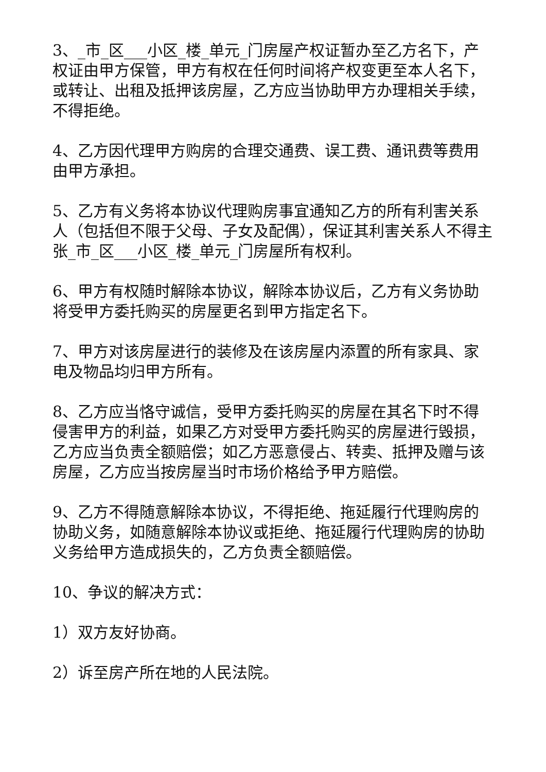3、_市_区___小区_楼_单元_门房屋产权证暂办至乙方名下，产权证由甲方保管，甲方有权在任何时间将产权变更至本人名下，或转让、出租及抵押该房屋，乙方应当协助甲方办理相关手续，不得拒绝。
4、乙方因代理甲方购房的合理交通费、误工费、通讯费等费用由甲方承担。
5、乙方有义务将本协议代理购房事宜通知乙方的所有利害关系人（包括但不限于父母、子女及配偶），保证其利害关系人不得主张_市_区___小区_楼_单元_门房屋所有权利。
6、甲方有权随时解除本协议，解除本协议后，乙方有义务协助将受甲方委托购买的房屋更名到甲方指定名下。
7、甲方对该房屋进行的装修及在该房屋内添置的所有家具、家电及物品均归甲方所有。
8、乙方应当恪守诚信，受甲方委托购买的房屋在其名下时不得侵害甲方的利益，如果乙方对受甲方委托购买的房屋进行毁损，乙方应当负责全额赔偿；如乙方恶意侵占、转卖、抵押及赠与该房屋，乙方应当按房屋当时市场价格给予甲方赔偿。
9、乙方不得随意解除本协议，不得拒绝、拖延履行代理购房的协助义务，如随意解除本协议或拒绝、拖延履行代理购房的协助义务给甲方造成损失的，乙方负责全额赔偿。
10、争议的解决方式：
1）双方友好协商。
2）诉至房产所在地的人民法院。